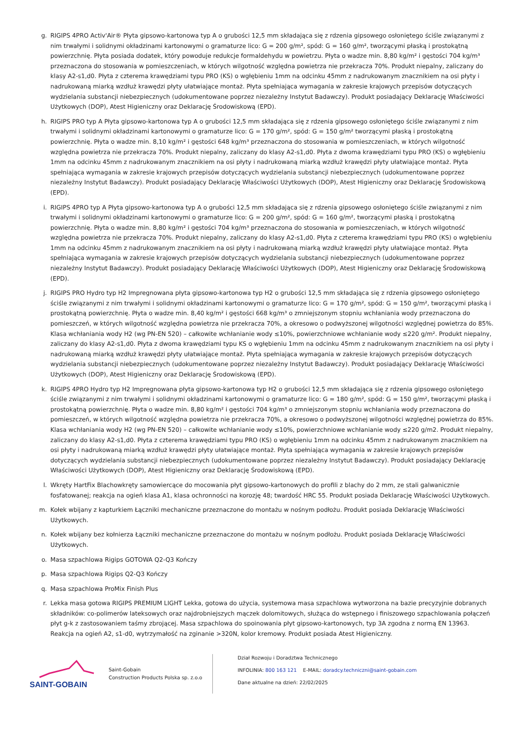g. RIGIPS 4PRO Activ'Air® Płyta gipsowo-kartonowa typ A o grubości 12,5 mm składająca się z rdzenia gipsowego osłoniętego ściśle związanymi z nim trwałymi i solidnymi okładzinami kartonowymi o gramaturze lico: G = 200 g/m², spód: G = 160 g/m², tworzącymi płaską i prostokątną powierzchnię. Płyta posiada dodatek, który powoduje redukcje formaldehydu w powietrzu. Płyta o wadze min. 8,80 kg/m² i gęstości 704 kg/m³ przeznaczona do stosowania w pomieszczeniach, w których wilgotność względna powietrza nie przekracza 70%. Produkt niepalny, zaliczany do klasy A2-s1,d0. Płyta z czterema krawędziami typu PRO (KS) o wgłębieniu 1mm na odcinku 45mm z nadrukowanym znacznikiem na osi płyty i nadrukowaną miarką wzdłuż krawędzi płyty ułatwiające montaż. Płyta spełniająca wymagania w zakresie krajowych przepisów dotyczących wydzielania substancji niebezpiecznych (udokumentowane poprzez niezależny Instytut Badawczy). Produkt posiadający Deklarację Właściwości Użytkowych (DOP), Atest Higieniczny oraz Deklarację Środowiskową (EPD).
h. RIGIPS PRO typ A Płyta gipsowo-kartonowa typ A o grubości 12,5 mm składająca się z rdzenia gipsowego osłoniętego ściśle związanymi z nim trwałymi i solidnymi okładzinami kartonowymi o gramaturze lico: G = 170 g/m², spód: G = 150 g/m² tworzącymi płaską i prostokątną powierzchnię. Płyta o wadze min. 8,10 kg/m² i gęstości 648 kg/m³ przeznaczona do stosowania w pomieszczeniach, w których wilgotność względna powietrza nie przekracza 70%. Produkt niepalny, zaliczany do klasy A2-s1,d0. Płyta z dwoma krawędziami typu PRO (KS) o wgłębieniu 1mm na odcinku 45mm z nadrukowanym znacznikiem na osi płyty i nadrukowaną miarką wzdłuż krawędzi płyty ułatwiające montaż. Płyta spełniająca wymagania w zakresie krajowych przepisów dotyczących wydzielania substancji niebezpiecznych (udokumentowane poprzez niezależny Instytut Badawczy). Produkt posiadający Deklarację Właściwości Użytkowych (DOP), Atest Higieniczny oraz Deklarację Środowiskową (EPD).
i. RIGIPS 4PRO typ A Płyta gipsowo-kartonowa typ A o grubości 12,5 mm składająca się z rdzenia gipsowego osłoniętego ściśle związanymi z nim trwałymi i solidnymi okładzinami kartonowymi o gramaturze lico: G = 200 g/m², spód: G = 160 g/m², tworzącymi płaską i prostokątną powierzchnię. Płyta o wadze min. 8,80 kg/m² i gęstości 704 kg/m³ przeznaczona do stosowania w pomieszczeniach, w których wilgotność względna powietrza nie przekracza 70%. Produkt niepalny, zaliczany do klasy A2-s1,d0. Płyta z czterema krawędziami typu PRO (KS) o wgłębieniu 1mm na odcinku 45mm z nadrukowanym znacznikiem na osi płyty i nadrukowaną miarką wzdłuż krawędzi płyty ułatwiające montaż. Płyta spełniająca wymagania w zakresie krajowych przepisów dotyczących wydzielania substancji niebezpiecznych (udokumentowane poprzez niezależny Instytut Badawczy). Produkt posiadający Deklarację Właściwości Użytkowych (DOP), Atest Higieniczny oraz Deklarację Środowiskową (EPD).
j. RIGIPS PRO Hydro typ H2 Impregnowana płyta gipsowo-kartonowa typ H2 o grubości 12,5 mm składająca się z rdzenia gipsowego osłoniętego ściśle związanymi z nim trwałymi i solidnymi okładzinami kartonowymi o gramaturze lico: G = 170 g/m², spód: G = 150 g/m², tworzącymi płaską i prostokątną powierzchnię. Płyta o wadze min. 8,40 kg/m² i gęstości 668 kg/m³ o zmniejszonym stopniu wchłaniania wody przeznaczona do pomieszczeń, w których wilgotność względna powietrza nie przekracza 70%, a okresowo o podwyższonej wilgotności względnej powietrza do 85%. Klasa wchłaniania wody H2 (wg PN-EN 520) – całkowite wchłanianie wody ≤10%, powierzchniowe wchłanianie wody ≤220 g/m². Produkt niepalny, zaliczany do klasy A2-s1,d0. Płyta z dwoma krawędziami typu KS o wgłębieniu 1mm na odcinku 45mm z nadrukowanym znacznikiem na osi płyty i nadrukowaną miarką wzdłuż krawędzi płyty ułatwiające montaż. Płyta spełniająca wymagania w zakresie krajowych przepisów dotyczących wydzielania substancji niebezpiecznych (udokumentowane poprzez niezależny Instytut Badawczy). Produkt posiadający Deklarację Właściwości Użytkowych (DOP), Atest Higieniczny oraz Deklarację Środowiskową (EPD).
k. RIGIPS 4PRO Hydro typ H2 Impregnowana płyta gipsowo-kartonowa typ H2 o grubości 12,5 mm składająca się z rdzenia gipsowego osłoniętego ściśle związanymi z nim trwałymi i solidnymi okładzinami kartonowymi o gramaturze lico: G = 180 g/m², spód: G = 150 g/m², tworzącymi płaską i prostokątną powierzchnię. Płyta o wadze min. 8,80 kg/m² i gęstości 704 kg/m³ o zmniejszonym stopniu wchłaniania wody przeznaczona do pomieszczeń, w których wilgotność względna powietrza nie przekracza 70%, a okresowo o podwyższonej wilgotności względnej powietrza do 85%. Klasa wchłaniania wody H2 (wg PN-EN 520) – całkowite wchłanianie wody ≤10%, powierzchniowe wchłanianie wody ≤220 g/m2. Produkt niepalny, zaliczany do klasy A2-s1,d0. Płyta z czterema krawędziami typu PRO (KS) o wgłębieniu 1mm na odcinku 45mm z nadrukowanym znacznikiem na osi płyty i nadrukowaną miarką wzdłuż krawędzi płyty ułatwiające montaż. Płyta spełniająca wymagania w zakresie krajowych przepisów dotyczących wydzielania substancji niebezpiecznych (udokumentowane poprzez niezależny Instytut Badawczy). Produkt posiadający Deklarację Właściwości Użytkowych (DOP), Atest Higieniczny oraz Deklarację Środowiskową (EPD).
l. Wkręty HartFix Blachowkręty samowiercące do mocowania płyt gipsowo-kartonowych do profili z blachy do 2 mm, ze stali galwanicznie fosfatowanej; reakcja na ogień klasa A1, klasa ochronności na korozję 48; twardość HRC 55. Produkt posiada Deklarację Właściwości Użytkowych.
m. Kołek wbijany z kapturkiem Łączniki mechaniczne przeznaczone do montażu w nośnym podłożu. Produkt posiada Deklarację Właściwości Użytkowych.
n. Kołek wbijany bez kołnierza Łączniki mechaniczne przeznaczone do montażu w nośnym podłożu. Produkt posiada Deklarację Właściwości Użytkowych.
o. Masa szpachlowa Rigips GOTOWA Q2-Q3 Kończy
p. Masa szpachlowa Rigips Q2-Q3 Kończy
q. Masa szpachlowa ProMix Finish Plus
r. Lekka masa gotowa RIGIPS PREMIUM LIGHT Lekka, gotowa do użycia, systemowa masa szpachlowa wytworzona na bazie precyzyjnie dobranych składników: co-polimerów lateksowych oraz najdrobniejszych mączek dolomitowych, służąca do wstępnego i finiszowego szpachlowania połączeń płyt g-k z zastosowaniem taśmy zbrojącej. Masa szpachlowa do spoinowania płyt gipsowo-kartonowych, typ 3A zgodna z normą EN 13963. Reakcja na ogień A2, s1-d0, wytrzymałość na zginanie >320N, kolor kremowy. Produkt posiada Atest Higieniczny.
SAINT-GOBAIN
Saint-Gobain
Construction Products Polska sp. z.o.o
Dział Rozwoju i Doradztwa Technicznego
INFOLINIA: 800 163 121 E-MAIL: doradcy.techniczni@saint-gobain.com
Dane aktualne na dzień: 22/02/2025